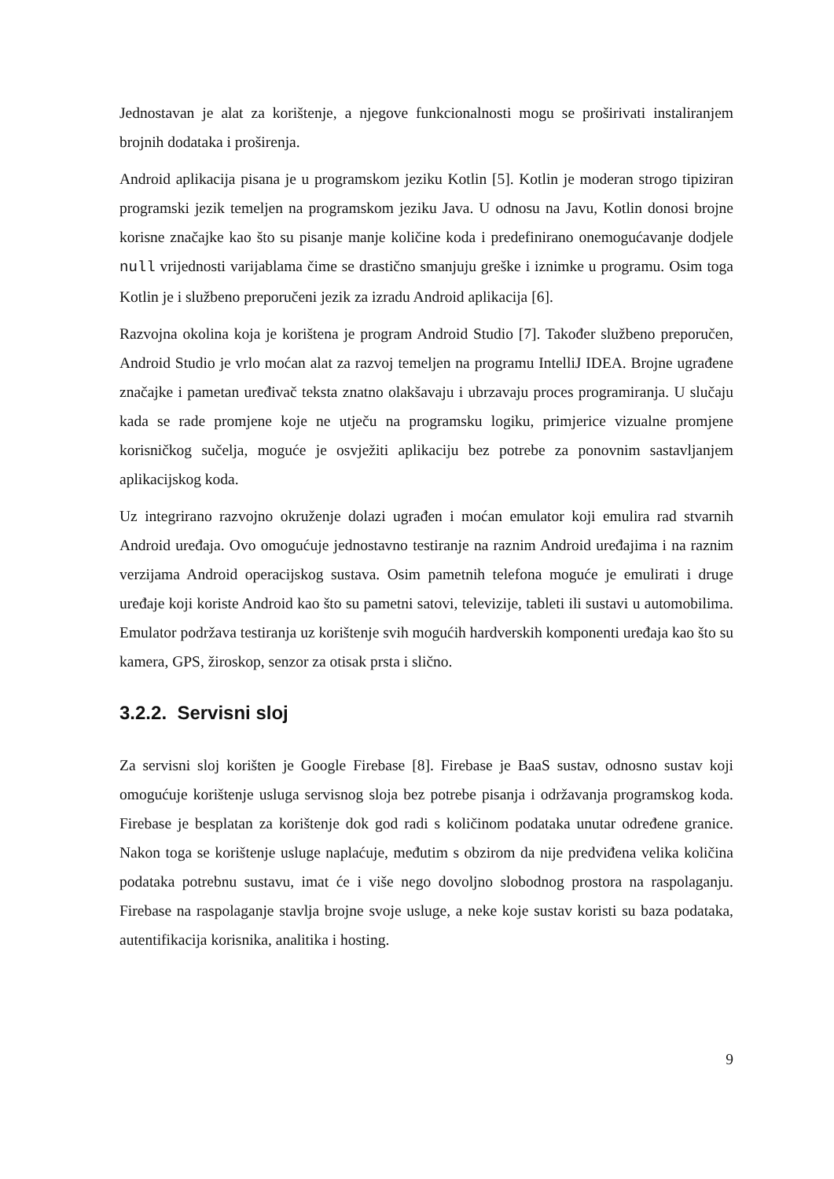Jednostavan je alat za korištenje, a njegove funkcionalnosti mogu se proširivati instaliranjem brojnih dodataka i proširenja.
Android aplikacija pisana je u programskom jeziku Kotlin [5]. Kotlin je moderan strogo tipiziran programski jezik temeljen na programskom jeziku Java. U odnosu na Javu, Kotlin donosi brojne korisne značajke kao što su pisanje manje količine koda i predefinirano onemogućavanje dodjele null vrijednosti varijablama čime se drastično smanjuju greške i iznimke u programu. Osim toga Kotlin je i službeno preporučeni jezik za izradu Android aplikacija [6].
Razvojna okolina koja je korištena je program Android Studio [7]. Također službeno preporučen, Android Studio je vrlo moćan alat za razvoj temeljen na programu IntelliJ IDEA. Brojne ugrađene značajke i pametan uređivač teksta znatno olakšavaju i ubrzavaju proces programiranja. U slučaju kada se rade promjene koje ne utječu na programsku logiku, primjerice vizualne promjene korisničkog sučelja, moguće je osvježiti aplikaciju bez potrebe za ponovnim sastavljanjem aplikacijskog koda.
Uz integrirano razvojno okruženje dolazi ugrađen i moćan emulator koji emulira rad stvarnih Android uređaja. Ovo omogućuje jednostavno testiranje na raznim Android uređajima i na raznim verzijama Android operacijskog sustava. Osim pametnih telefona moguće je emulirati i druge uređaje koji koriste Android kao što su pametni satovi, televizije, tableti ili sustavi u automobilima. Emulator podržava testiranja uz korištenje svih mogućih hardverskih komponenti uređaja kao što su kamera, GPS, žiroskop, senzor za otisak prsta i slično.
3.2.2. Servisni sloj
Za servisni sloj korišten je Google Firebase [8]. Firebase je BaaS sustav, odnosno sustav koji omogućuje korištenje usluga servisnog sloja bez potrebe pisanja i održavanja programskog koda. Firebase je besplatan za korištenje dok god radi s količinom podataka unutar određene granice. Nakon toga se korištenje usluge naplaćuje, međutim s obzirom da nije predviđena velika količina podataka potrebnu sustavu, imat će i više nego dovoljno slobodnog prostora na raspolaganju. Firebase na raspolaganje stavlja brojne svoje usluge, a neke koje sustav koristi su baza podataka, autentifikacija korisnika, analitika i hosting.
9